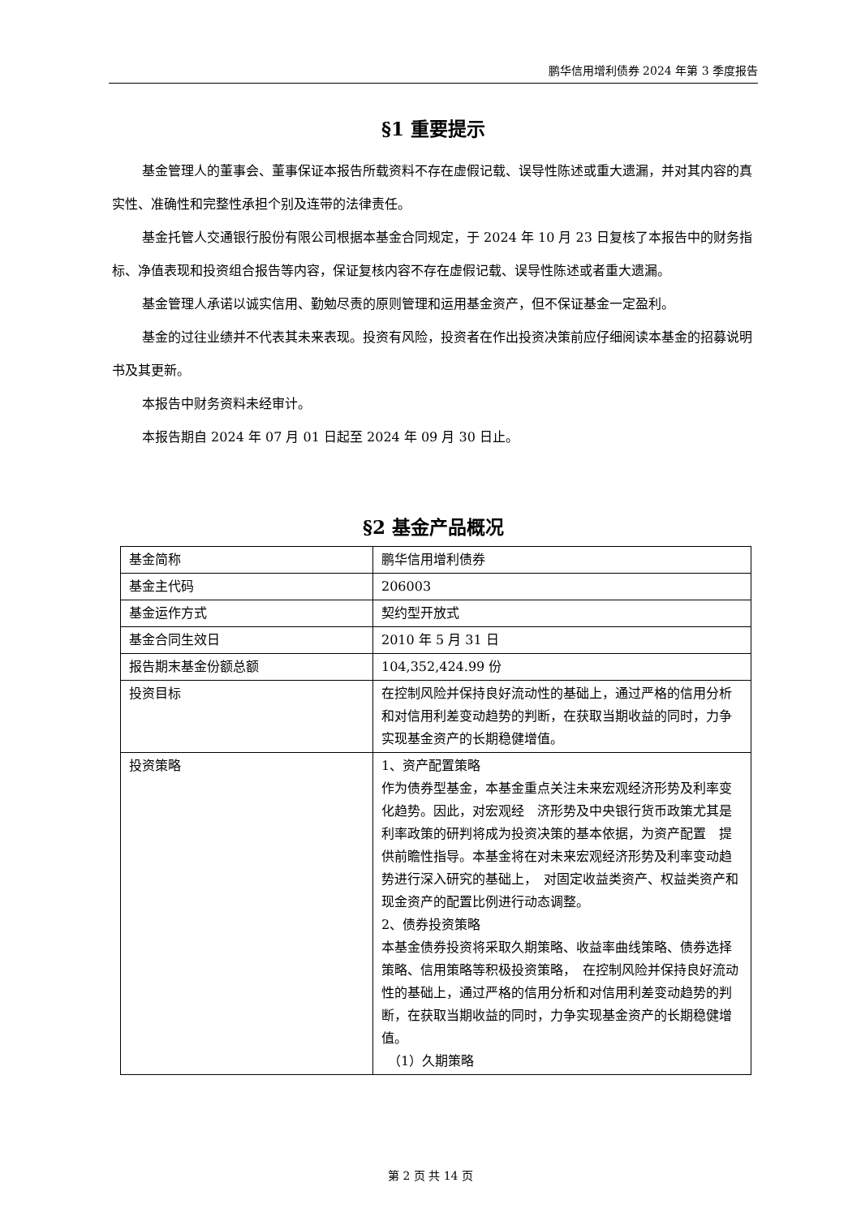鹏华信用增利债券 2024 年第 3 季度报告
§1 重要提示
基金管理人的董事会、董事保证本报告所载资料不存在虚假记载、误导性陈述或重大遗漏，并对其内容的真实性、准确性和完整性承担个别及连带的法律责任。
基金托管人交通银行股份有限公司根据本基金合同规定，于 2024 年 10 月 23 日复核了本报告中的财务指标、净值表现和投资组合报告等内容，保证复核内容不存在虚假记载、误导性陈述或者重大遗漏。
基金管理人承诺以诚实信用、勤勉尽责的原则管理和运用基金资产，但不保证基金一定盈利。
基金的过往业绩并不代表其未来表现。投资有风险，投资者在作出投资决策前应仔细阅读本基金的招募说明书及其更新。
本报告中财务资料未经审计。
本报告期自 2024 年 07 月 01 日起至 2024 年 09 月 30 日止。
§2 基金产品概况
| 基金简称 | 鹏华信用增利债券 |
| 基金主代码 | 206003 |
| 基金运作方式 | 契约型开放式 |
| 基金合同生效日 | 2010 年 5 月 31 日 |
| 报告期末基金份额总额 | 104,352,424.99 份 |
| 投资目标 | 在控制风险并保持良好流动性的基础上，通过严格的信用分析和对信用利差变动趋势的判断，在获取当期收益的同时，力争实现基金资产的长期稳健增值。 |
| 投资策略 | 1、资产配置策略 作为债券型基金，本基金重点关注未来宏观经济形势及利率变化趋势。因此，对宏观经 济形势及中央银行货币政策尤其是利率政策的研判将成为投资决策的基本依据，为资产配置 提供前瞻性指导。本基金将在对未来宏观经济形势及利率变动趋势进行深入研究的基础上， 对固定收益类资产、权益类资产和现金资产的配置比例进行动态调整。 2、债券投资策略 本基金债券投资将采取久期策略、收益率曲线策略、债券选择策略、信用策略等积极投资策略， 在控制风险并保持良好流动性的基础上，通过严格的信用分析和对信用利差变动趋势的判断，在获取当期收益的同时，力争实现基金资产的长期稳健增值。 （1）久期策略 |
第 2 页 共 14 页